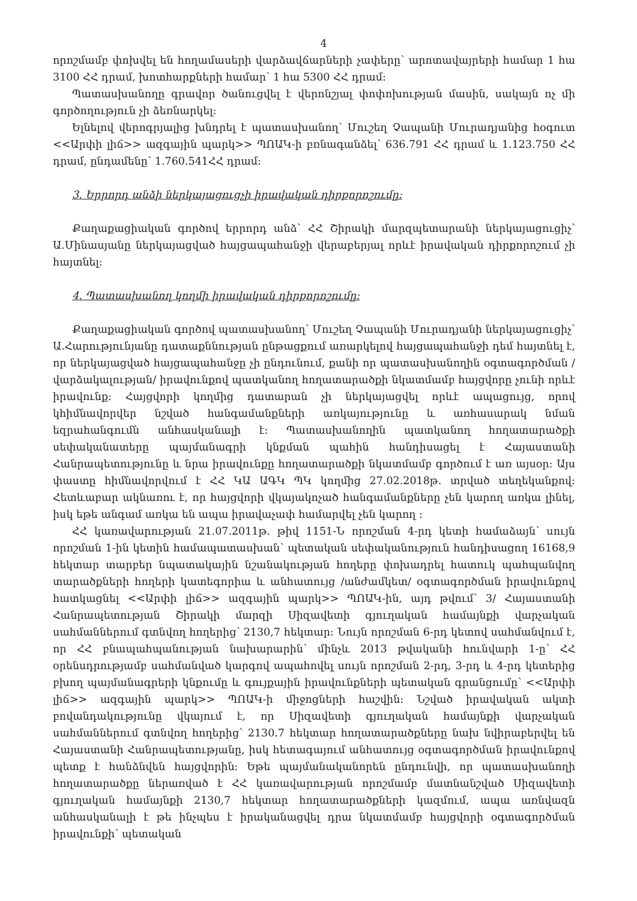4
որոշմամբ փոխվել են հողամասերի վարձավճարների չափերը՝ արոտավայրերի համար 1 հա 3100 ՀՀ դրամ, խոտհարքների համար՝ 1 հա 5300 ՀՀ դրամ:
Պատասխանողը գրավոր ծանուցվել է վերոնշյալ փոփոխության մասին, սակայն ոչ մի գործողություն չի ձեռնարկել:
Ելնելով վերոգրյալից խնդրել է պատասխանող՝ Մուշեղ Չապանի Մուրադյանից հօգուտ <<Արփի լիճ>> ազգային պարկ>> ՊՈԱԿ-ի բռնագանձել՝ 636.791 ՀՀ դրամ և 1.123.750 ՀՀ դրամ, ընդամենը՝ 1.760.541ՀՀ դրամ:
3. Երրորդ անձի ներկայացուցչի իրավական դիրքորոշումը:
Քաղաքացիական գործով երրորդ անձ՝ ՀՀ Շիրակի մարզպետարանի ներկայացուցիչ՝ Ա.Մինասյանը ներկայացված հայցապահանջի վերաբերյալ որևէ իրավական դիրքորոշում չի հայտնել:
4. Պատասխանող կողմի իրավական դիրքորոշումը:
Քաղաքացիական գործով պատասխանող՝ Մուշեղ Չապանի Մուրադյանի ներկայացուցիչ՝ Ա.Հարությունյանը դատաքննության ընթացքում առարկելով հայցապահանջի դեմ հայտնել է, որ ներկայացված հայցապահանջը չի ընդունում, քանի որ պատասխանողին օգտագործման /վարձակալության/ իրավունքով պատկանող հողատարածքի նկատմամբ հայցվորը չունի որևէ իրավունք: Հայցվորի կողմից դատարան չի ներկայացվել որևէ ապացույց, որով կհիմնավորվեր նշված հանգամանքների առկայությունը և առհասարակ նման եզրահանգումն անհասկանալի է: Պատասխանողին պատկանող հողատարածքի սեփականատերը պայմանագրի կնքման պահին հանդիսացել է Հայաստանի Հանրապետությունը և նրա իրավունքը հողատարածքի նկատմամբ գործում է առ այսօր: Այս փաստը հիմնավորվում է ՀՀ ԿԱ ԱԳԿ ՊԿ կողմից 27.02.2018թ. տրված տեղեկանքով: Հետևաբար ակնառու է, որ հայցվորի վկայակոչած հանգամանքները չեն կարող առկա լինել, իսկ եթե անգամ առկա են ապա իրավաչափ համարվել չեն կարող :
ՀՀ կառավարության 21.07.2011թ. թիվ 1151-Ն որոշման 4-րդ կետի համաձայն՝ սույն որոշման 1-ին կետին համապատասխան՝ պետական սեփականություն հանդիսացող 16168,9 հեկտար տարբեր նպատակային նշանակության հողերը փոխադրել հատուկ պահպանվող տարածքների հողերի կատեգորիա և անհատույց /անժամկետ/ օգտագործման իրավունքով հատկացնել <<Արփի լիճ>> ազգային պարկ>> ՊՈԱԿ-ին, այդ թվում՝ 3/ Հայաստանի Հանրապետության Շիրակի մարզի Սիզավետի գյուղական համայնքի վարչական սահմաններում գտնվող հողերից՝ 2130,7 հեկտար: Նույն որոշման 6-րդ կետով սահմանվում է, որ ՀՀ բնապահպանության նախարարին՝ մինչև 2013 թվականի հունվարի 1-ը՝ ՀՀ օրենսդրությամբ սահմանված կարգով ապահովել սույն որոշման 2-րդ, 3-րդ և 4-րդ կետերից բխող պայմանագրերի կնքումը և գույքային իրավունքների պետական գրանցումը՝ <<Արփի լիճ>> ազգային պարկ>> ՊՈԱԿ-ի միջոցների հաշվին: Նշված իրավական ակտի բովանդակությունը վկայում է, որ Սիզավետի գյուղական համայնքի վարչական սահմաններում գտնվող հողերից՝ 2130.7 հեկտար հողատարածքները նախ նվիրաբերվել են Հայաստանի Հանրապետությանը, իսկ հետագայում անհատույց օգտագործման իրավունքով պետք է հանձնվեն հայցվորին: Եթե պայմանականորեն ընդունվի, որ պատասխանողի հողատարածքը ներառված է ՀՀ կառավարության որոշմամբ մատնանշված Սիզավետի գյուղական համայնքի 2130,7 հեկտար հողատարածքների կազմում, ապա առնվազն անհասկանալի է թե ինչպես է իրականացվել դրա նկատմամբ հայցվորի օգտագործման իրավունքի՝ պետական